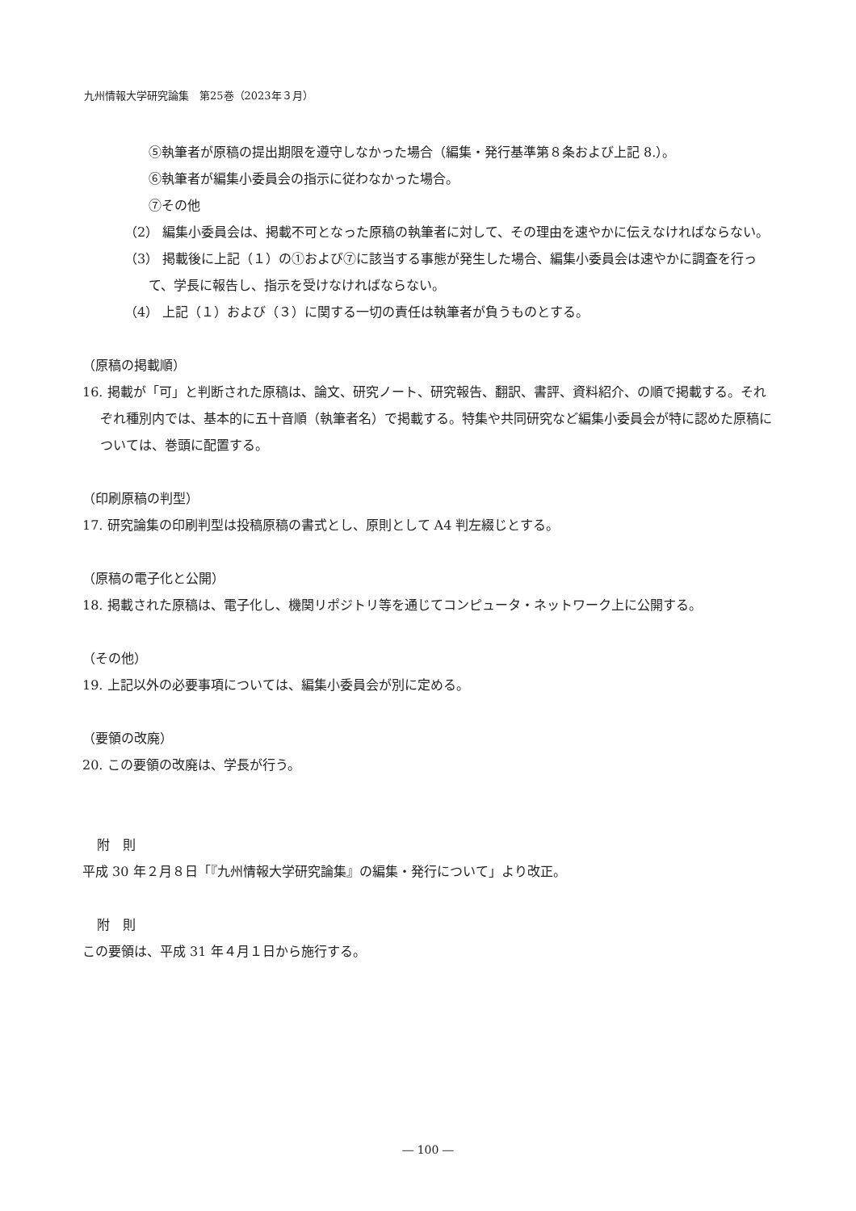九州情報大学研究論集　第25巻（2023年３月）
⑤執筆者が原稿の提出期限を遵守しなかった場合（編集・発行基準第８条および上記 8.）。
⑥執筆者が編集小委員会の指示に従わなかった場合。
⑦その他
（2） 編集小委員会は、掲載不可となった原稿の執筆者に対して、その理由を速やかに伝えなければならない。
（3） 掲載後に上記（１）の①および⑦に該当する事態が発生した場合、編集小委員会は速やかに調査を行って、学長に報告し、指示を受けなければならない。
（4） 上記（１）および（３）に関する一切の責任は執筆者が負うものとする。
（原稿の掲載順）
16. 掲載が「可」と判断された原稿は、論文、研究ノート、研究報告、翻訳、書評、資料紹介、の順で掲載する。それぞれ種別内では、基本的に五十音順（執筆者名）で掲載する。特集や共同研究など編集小委員会が特に認めた原稿については、巻頭に配置する。
（印刷原稿の判型）
17. 研究論集の印刷判型は投稿原稿の書式とし、原則として A4 判左綴じとする。
（原稿の電子化と公開）
18. 掲載された原稿は、電子化し、機関リポジトリ等を通じてコンピュータ・ネットワーク上に公開する。
（その他）
19. 上記以外の必要事項については、編集小委員会が別に定める。
（要領の改廃）
20. この要領の改廃は、学長が行う。
附　則
平成 30 年２月８日「『九州情報大学研究論集』の編集・発行について」より改正。
附　則
この要領は、平成 31 年４月１日から施行する。
― 100 ―